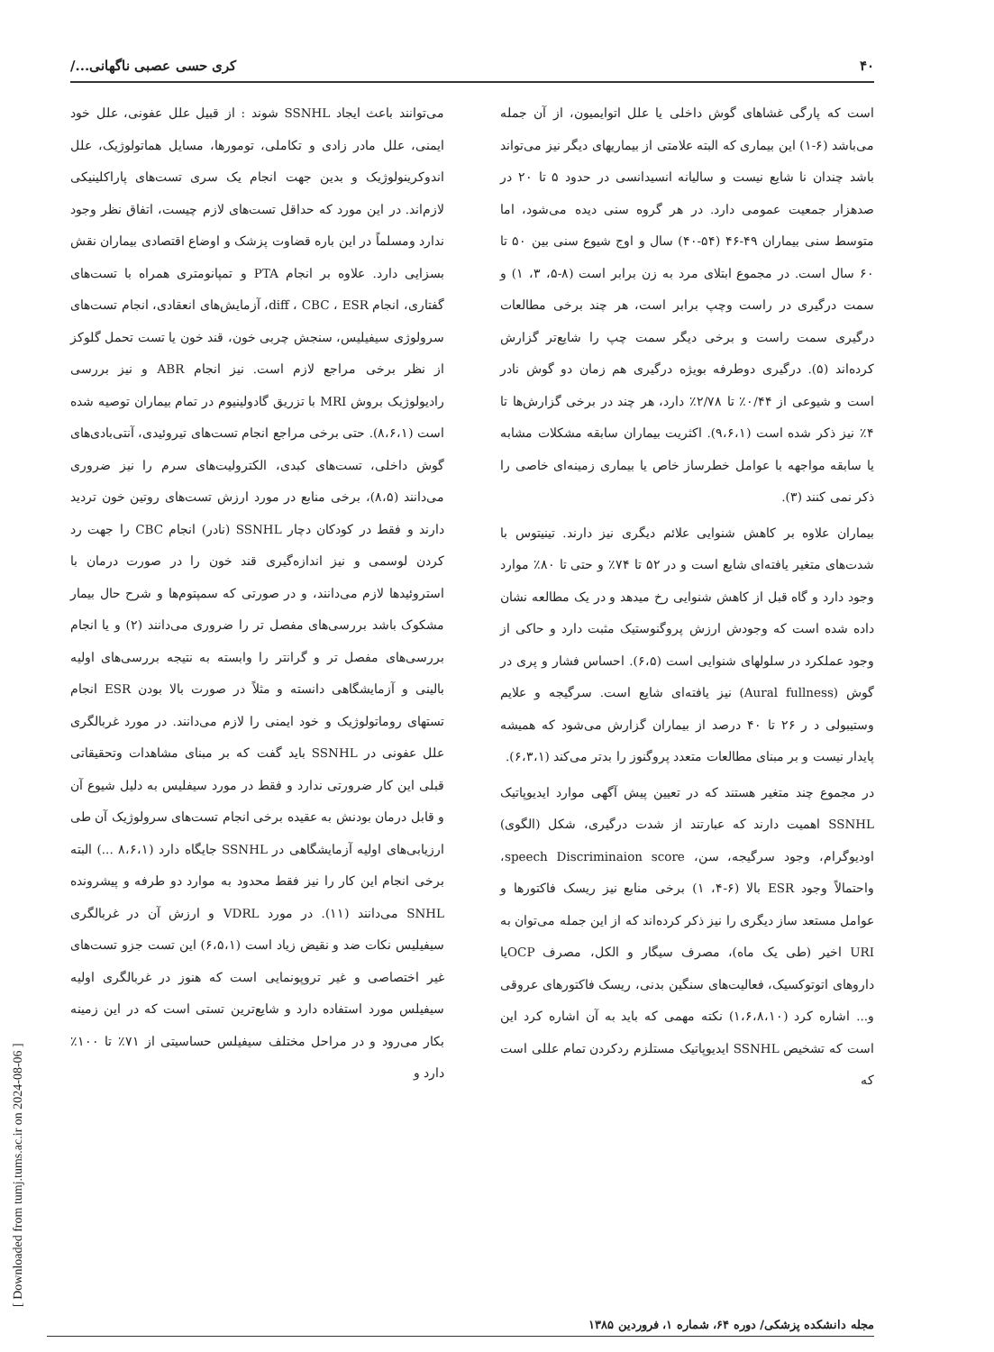۴۰ کری حسی عصبی ناگهانی.../
است که پارگی غشاهای گوش داخلی یا علل اتوایمیون، از آن جمله می‌باشد (۶-۱) این بیماری که البته علامتی از بیماریهای دیگر نیز می‌تواند باشد چندان نا شایع نیست و سالیانه انسیدانسی در حدود ۵ تا ۲۰ در صدهزار جمعیت عمومی دارد. در هر گروه سنی دیده می‌شود، اما متوسط سنی بیماران ۴۹-۴۶ (۵۴-۴۰) سال و اوج شیوع سنی بین ۵۰ تا ۶۰ سال است. در مجموع ابتلای مرد به زن برابر است (۸-۵، ۳، ۱) و سمت درگیری در راست وچپ برابر است، هر چند برخی مطالعات درگیری سمت راست و برخی دیگر سمت چپ را شایع‌تر گزارش کرده‌اند (۵). درگیری دوطرفه بویژه درگیری هم زمان دو گوش نادر است و شیوعی از ۰/۴۴٪ تا ۲/۷۸٪ دارد، هر چند در برخی گزارش‌ها تا ۴٪ نیز ذکر شده است (۹،۶،۱). اکثریت بیماران سابقه مشکلات مشابه یا سابقه مواجهه با عوامل خطرساز خاص یا بیماری زمینه‌ای خاصی را ذکر نمی کنند (۳).
بیماران علاوه بر کاهش شنوایی علائم دیگری نیز دارند. تینیتوس با شدت‌های متغیر یافته‌ای شایع است و در ۵۲ تا ۷۴٪ و حتی تا ۸۰٪ موارد وجود دارد و گاه قبل از کاهش شنوایی رخ میدهد و در یک مطالعه نشان داده شده است که وجودش ارزش پروگنوستیک مثبت دارد و حاکی از وجود عملکرد در سلولهای شنوایی است (۶،۵). احساس فشار و پری در گوش (Aural fullness) نیز یافته‌ای شایع است. سرگیجه و علایم وستیبولی د ر ۲۶ تا ۴۰ درصد از بیماران گزارش می‌شود که همیشه پایدار نیست و بر مبنای مطالعات متعدد پروگنوز را بدتر می‌کند (۶،۳،۱).
در مجموع چند متغیر هستند که در تعیین پیش آگهی موارد ایدیوپاتیک SSNHL اهمیت دارند که عبارتند از شدت درگیری، شکل (الگوی) اودیوگرام، وجود سرگیجه، سن، speech Discriminaion score، واحتمالاً وجود ESR بالا (۶-۴، ۱) برخی منابع نیز ریسک فاکتورها و عوامل مستعد ساز دیگری را نیز ذکر کرده‌اند که از این جمله می‌توان به URI اخیر (طی یک ماه)، مصرف سیگار و الکل، مصرف OCPیا داروهای اتوتوکسیک، فعالیت‌های سنگین بدنی، ریسک فاکتورهای عروقی و... اشاره کرد (۱،۶،۸،۱۰) نکته مهمی که باید به آن اشاره کرد این است که تشخیص SSNHL ایدیوپاتیک مستلزم ردکردن تمام عللی است که
می‌توانند باعث ایجاد SSNHL شوند : از قبیل علل عفونی، علل خود ایمنی، علل مادر زادی و تکاملی، تومورها، مسایل هماتولوژیک، علل اندوکرینولوژیک و بدین جهت انجام یک سری تست‌های پاراکلینیکی لازم‌اند. در این مورد که حداقل تست‌های لازم چیست، اتفاق نظر وجود ندارد ومسلماً در این باره قضاوت پزشک و اوضاع اقتصادی بیماران نقش بسزایی دارد. علاوه بر انجام PTA و تمپانومتری همراه با تست‌های گفتاری، انجام diff ، CBC ، ESR، آزمایش‌های انعقادی، انجام تست‌های سرولوژی سیفیلیس، سنجش چربی خون، قند خون یا تست تحمل گلوکز از نظر برخی مراجع لازم است. نیز انجام ABR و نیز بررسی رادیولوژیک بروش MRI با تزریق گادولینیوم در تمام بیماران توصیه شده است (۸،۶،۱). حتی برخی مراجع انجام تست‌های تیروئیدی، آنتی‌بادی‌های گوش داخلی، تست‌های کبدی، الکترولیت‌های سرم را نیز ضروری می‌دانند (۸،۵)، برخی منابع در مورد ارزش تست‌های روتین خون تردید دارند و فقط در کودکان دچار SSNHL (نادر) انجام CBC را جهت رد کردن لوسمی و نیز اندازه‌گیری قند خون را در صورت درمان با استروئیدها لازم می‌دانند، و در صورتی که سمپتوم‌ها و شرح حال بیمار مشکوک باشد بررسی‌های مفصل تر را ضروری می‌دانند (۲) و یا انجام بررسی‌های مفصل تر و گرانتر را وابسته به نتیجه بررسی‌های اولیه بالینی و آزمایشگاهی دانسته و مثلاً در صورت بالا بودن ESR انجام تستهای روماتولوژیک و خود ایمنی را لازم می‌دانند. در مورد غربالگری علل عفونی در SSNHL باید گفت که بر مبنای مشاهدات وتحقیقاتی قبلی این کار ضرورتی ندارد و فقط در مورد سیفلیس به دلیل شیوع آن و قابل درمان بودنش به عقیده برخی انجام تست‌های سرولوژیک آن طی ارزیابی‌های اولیه آزمایشگاهی در SSNHL جایگاه دارد (۸،۶،۱ ...) البته برخی انجام این کار را نیز فقط محدود به موارد دو طرفه و پیشرونده SNHL می‌دانند (۱۱). در مورد VDRL و ارزش آن در غربالگری سیفیلیس نکات ضد و نقیض زیاد است (۶،۵،۱) این تست جزو تست‌های غیر اختصاصی و غیر تروپونمایی است که هنوز در غربالگری اولیه سیفیلس مورد استفاده دارد و شایع‌ترین تستی است که در این زمینه بکار می‌رود و در مراحل مختلف سیفیلس حساسیتی از ۷۱٪ تا ۱۰۰٪ دارد و
مجله دانشکده پزشکی/ دوره ۶۴، شماره ۱، فروردین ۱۳۸۵
[ Downloaded from tumj.tums.ac.ir on 2024-08-06 ]